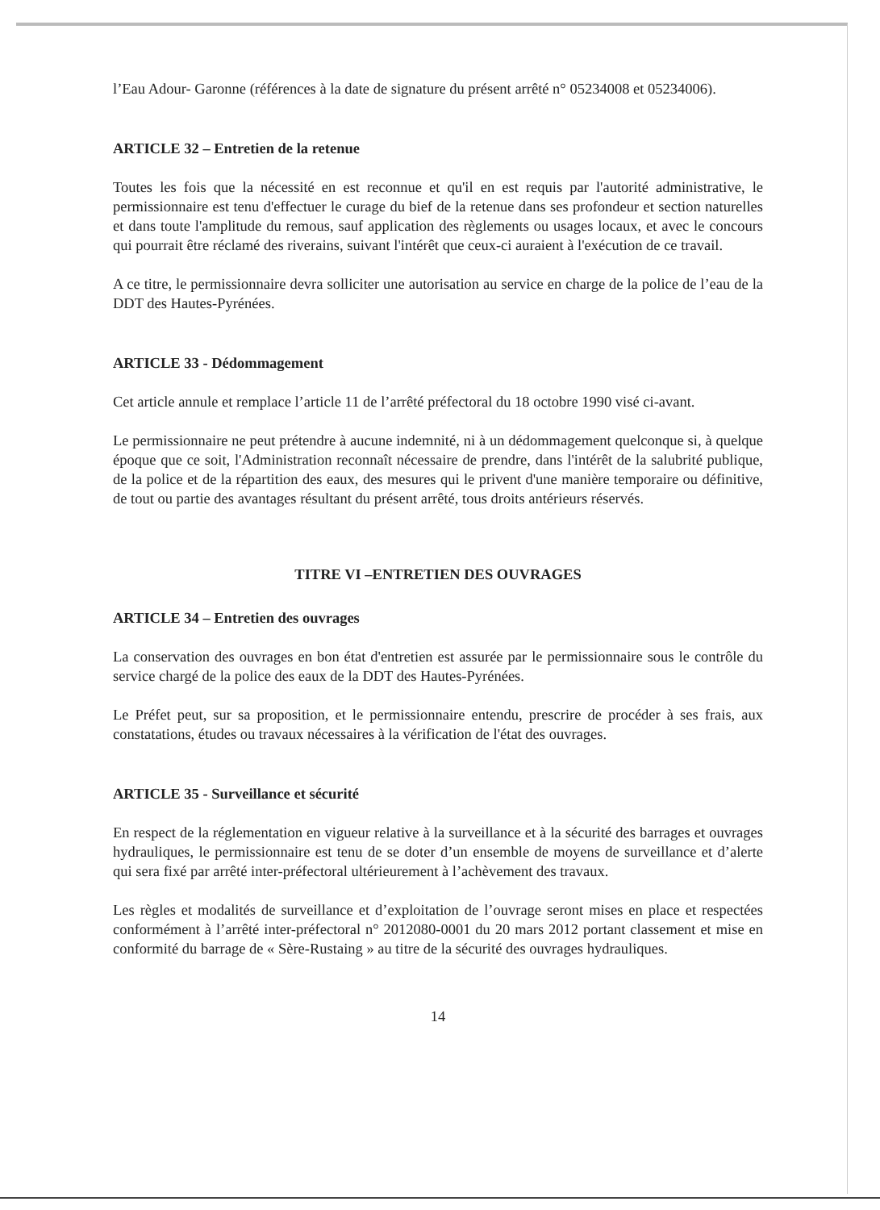l’Eau Adour- Garonne (références à la date de signature du présent arrêté n° 05234008 et 05234006).
ARTICLE 32 – Entretien de la retenue
Toutes les fois que la nécessité en est reconnue et qu'il en est requis par l'autorité administrative, le permissionnaire est tenu d'effectuer le curage du bief de la retenue dans ses profondeur et section naturelles et dans toute l'amplitude du remous, sauf application des règlements ou usages locaux, et avec le concours qui pourrait être réclamé des riverains, suivant l'intérêt que ceux-ci auraient à l'exécution de ce travail.
A ce titre, le permissionnaire devra solliciter une autorisation au service en charge de la police de l’eau de la DDT des Hautes-Pyrénées.
ARTICLE 33 - Dédommagement
Cet article annule et remplace l’article 11 de l’arrêté préfectoral du 18 octobre 1990 visé ci-avant.
Le permissionnaire ne peut prétendre à aucune indemnité, ni à un dédommagement quelconque si, à quelque époque que ce soit, l'Administration reconnaît nécessaire de prendre, dans l'intérêt de la salubrité publique, de la police et de la répartition des eaux, des mesures qui le privent d'une manière temporaire ou définitive, de tout ou partie des avantages résultant du présent arrêté, tous droits antérieurs réservés.
TITRE VI –ENTRETIEN DES OUVRAGES
ARTICLE 34 – Entretien des ouvrages
La conservation des ouvrages en bon état d'entretien est assurée par le permissionnaire sous le contrôle du service chargé de la police des eaux de la DDT des Hautes-Pyrénées.
Le Préfet peut, sur sa proposition, et le permissionnaire entendu, prescrire de procéder à ses frais, aux constatations, études ou travaux nécessaires à la vérification de l'état des ouvrages.
ARTICLE 35 - Surveillance et sécurité
En respect de la réglementation en vigueur relative à la surveillance et à la sécurité des barrages et ouvrages hydrauliques, le permissionnaire est tenu de se doter d’un ensemble de moyens de surveillance et d’alerte qui sera fixé par arrêté inter-préfectoral ultérieurement à l’achèvement des travaux.
Les règles et modalités de surveillance et d’exploitation de l’ouvrage seront mises en place et respectées conformément à l’arrêté inter-préfectoral n° 2012080-0001 du 20 mars 2012 portant classement et mise en conformité du barrage de « Sère-Rustaing » au titre de la sécurité des ouvrages hydrauliques.
14